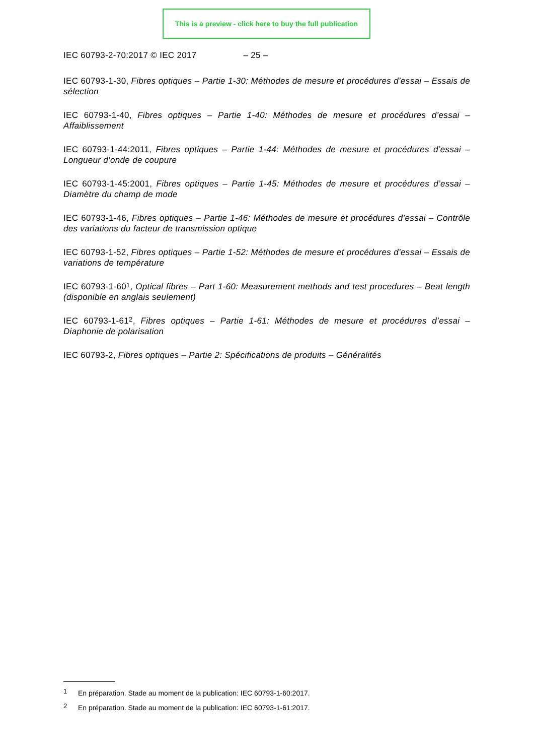This is a preview - click here to buy the full publication
IEC 60793-2-70:2017 © IEC 2017 – 25 –
IEC 60793-1-30, Fibres optiques – Partie 1-30: Méthodes de mesure et procédures d’essai – Essais de sélection
IEC 60793-1-40, Fibres optiques – Partie 1-40: Méthodes de mesure et procédures d’essai – Affaiblissement
IEC 60793-1-44:2011, Fibres optiques – Partie 1-44: Méthodes de mesure et procédures d’essai – Longueur d’onde de coupure
IEC 60793-1-45:2001, Fibres optiques – Partie 1-45: Méthodes de mesure et procédures d’essai – Diamètre du champ de mode
IEC 60793-1-46, Fibres optiques – Partie 1-46: Méthodes de mesure et procédures d’essai – Contrôle des variations du facteur de transmission optique
IEC 60793-1-52, Fibres optiques – Partie 1-52: Méthodes de mesure et procédures d’essai – Essais de variations de température
IEC 60793-1-60<sup>1</sup>, Optical fibres – Part 1-60: Measurement methods and test procedures – Beat length (disponible en anglais seulement)
IEC 60793-1-61<sup>2</sup>, Fibres optiques – Partie 1-61: Méthodes de mesure et procédures d’essai – Diaphonie de polarisation
IEC 60793-2, Fibres optiques – Partie 2: Spécifications de produits – Généralités
<sup>1</sup> En préparation. Stade au moment de la publication: IEC 60793-1-60:2017.
<sup>2</sup> En préparation. Stade au moment de la publication: IEC 60793-1-61:2017.